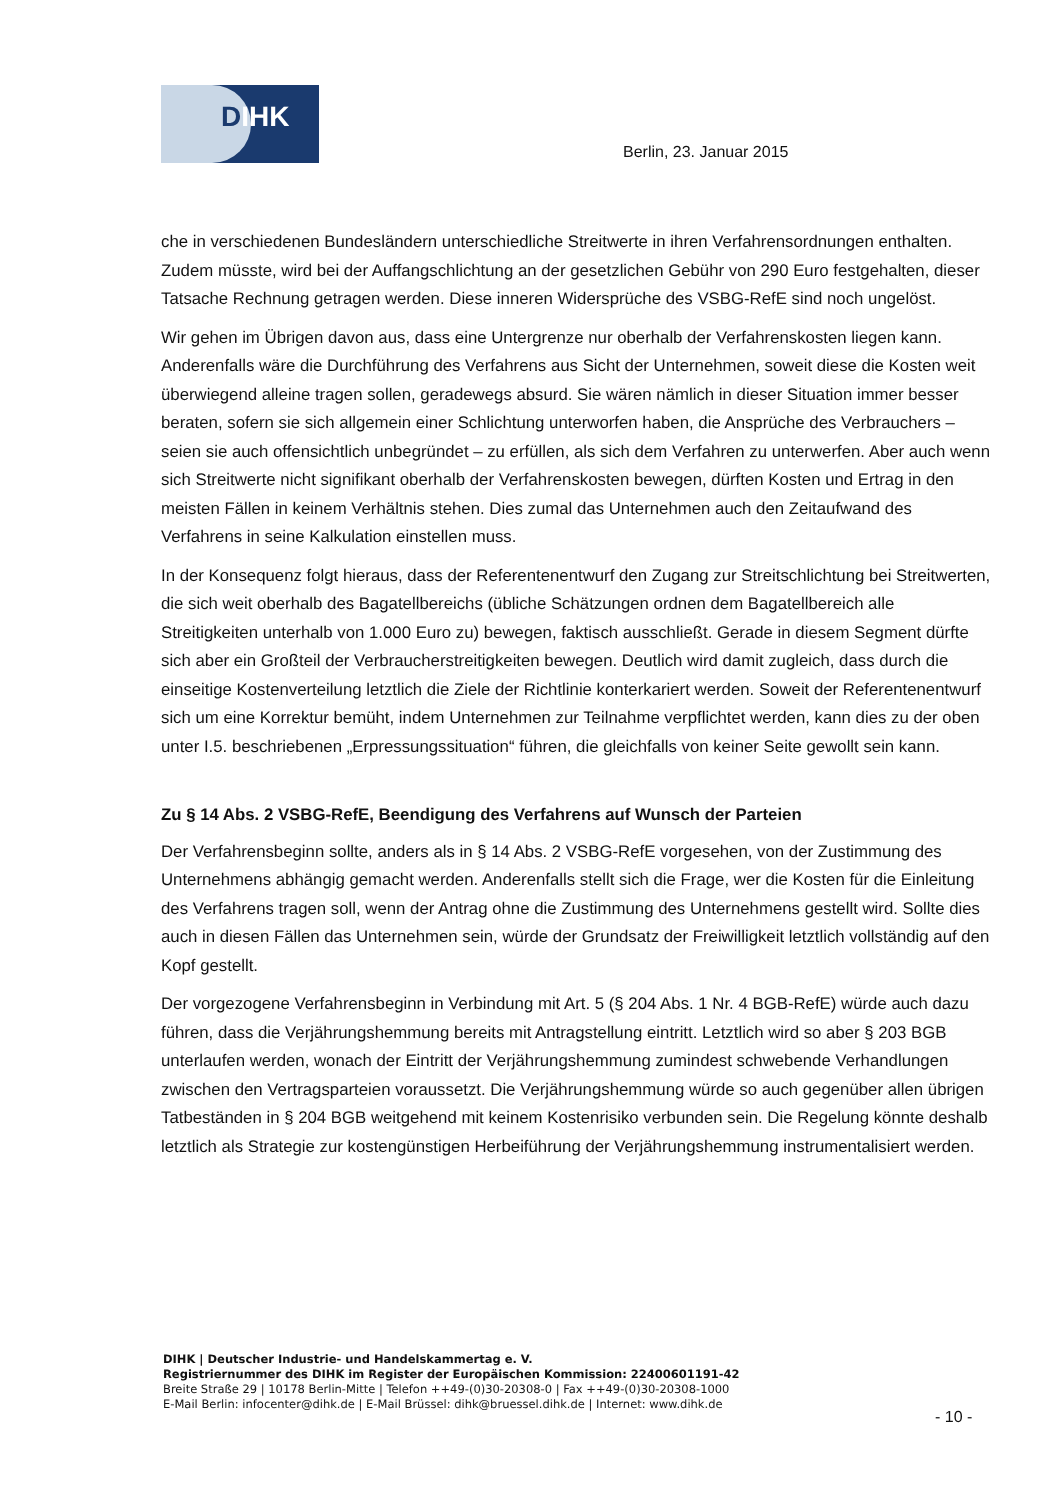DIHK
Berlin, 23. Januar 2015
che in verschiedenen Bundesländern unterschiedliche Streitwerte in ihren Verfahrensordnungen enthalten. Zudem müsste, wird bei der Auffangschlichtung an der gesetzlichen Gebühr von 290 Euro festgehalten, dieser Tatsache Rechnung getragen werden. Diese inneren Widersprüche des VSBG-RefE sind noch ungelöst.
Wir gehen im Übrigen davon aus, dass eine Untergrenze nur oberhalb der Verfahrenskosten liegen kann. Anderenfalls wäre die Durchführung des Verfahrens aus Sicht der Unternehmen, soweit diese die Kosten weit überwiegend alleine tragen sollen, geradewegs absurd. Sie wären nämlich in dieser Situation immer besser beraten, sofern sie sich allgemein einer Schlichtung unterworfen haben, die Ansprüche des Verbrauchers – seien sie auch offensichtlich unbegründet – zu erfüllen, als sich dem Verfahren zu unterwerfen. Aber auch wenn sich Streitwerte nicht signifikant oberhalb der Verfahrenskosten bewegen, dürften Kosten und Ertrag in den meisten Fällen in keinem Verhältnis stehen. Dies zumal das Unternehmen auch den Zeitaufwand des Verfahrens in seine Kalkulation einstellen muss.
In der Konsequenz folgt hieraus, dass der Referentenentwurf den Zugang zur Streitschlichtung bei Streitwerten, die sich weit oberhalb des Bagatellbereichs (übliche Schätzungen ordnen dem Bagatellbereich alle Streitigkeiten unterhalb von 1.000 Euro zu) bewegen, faktisch ausschließt. Gerade in diesem Segment dürfte sich aber ein Großteil der Verbraucherstreitigkeiten bewegen. Deutlich wird damit zugleich, dass durch die einseitige Kostenverteilung letztlich die Ziele der Richtlinie konterkariert werden. Soweit der Referentenentwurf sich um eine Korrektur bemüht, indem Unternehmen zur Teilnahme verpflichtet werden, kann dies zu der oben unter I.5. beschriebenen „Erpressungssituation“ führen, die gleichfalls von keiner Seite gewollt sein kann.
Zu § 14 Abs. 2 VSBG-RefE, Beendigung des Verfahrens auf Wunsch der Parteien
Der Verfahrensbeginn sollte, anders als in § 14 Abs. 2 VSBG-RefE vorgesehen, von der Zustimmung des Unternehmens abhängig gemacht werden. Anderenfalls stellt sich die Frage, wer die Kosten für die Einleitung des Verfahrens tragen soll, wenn der Antrag ohne die Zustimmung des Unternehmens gestellt wird. Sollte dies auch in diesen Fällen das Unternehmen sein, würde der Grundsatz der Freiwilligkeit letztlich vollständig auf den Kopf gestellt.
Der vorgezogene Verfahrensbeginn in Verbindung mit Art. 5 (§ 204 Abs. 1 Nr. 4 BGB-RefE) würde auch dazu führen, dass die Verjährungshemmung bereits mit Antragstellung eintritt. Letztlich wird so aber § 203 BGB unterlaufen werden, wonach der Eintritt der Verjährungshemmung zumindest schwebende Verhandlungen zwischen den Vertragsparteien voraussetzt. Die Verjährungshemmung würde so auch gegenüber allen übrigen Tatbeständen in § 204 BGB weitgehend mit keinem Kostenrisiko verbunden sein. Die Regelung könnte deshalb letztlich als Strategie zur kostengünstigen Herbeiführung der Verjährungshemmung instrumentalisiert werden.
DIHK | Deutscher Industrie- und Handelskammertag e. V.
Registriernummer des DIHK im Register der Europäischen Kommission: 22400601191-42
Breite Straße 29 | 10178 Berlin-Mitte | Telefon ++49-(0)30-20308-0 | Fax ++49-(0)30-20308-1000
E-Mail Berlin: infocenter@dihk.de | E-Mail Brüssel: dihk@bruessel.dihk.de | Internet: www.dihk.de
- 10 -